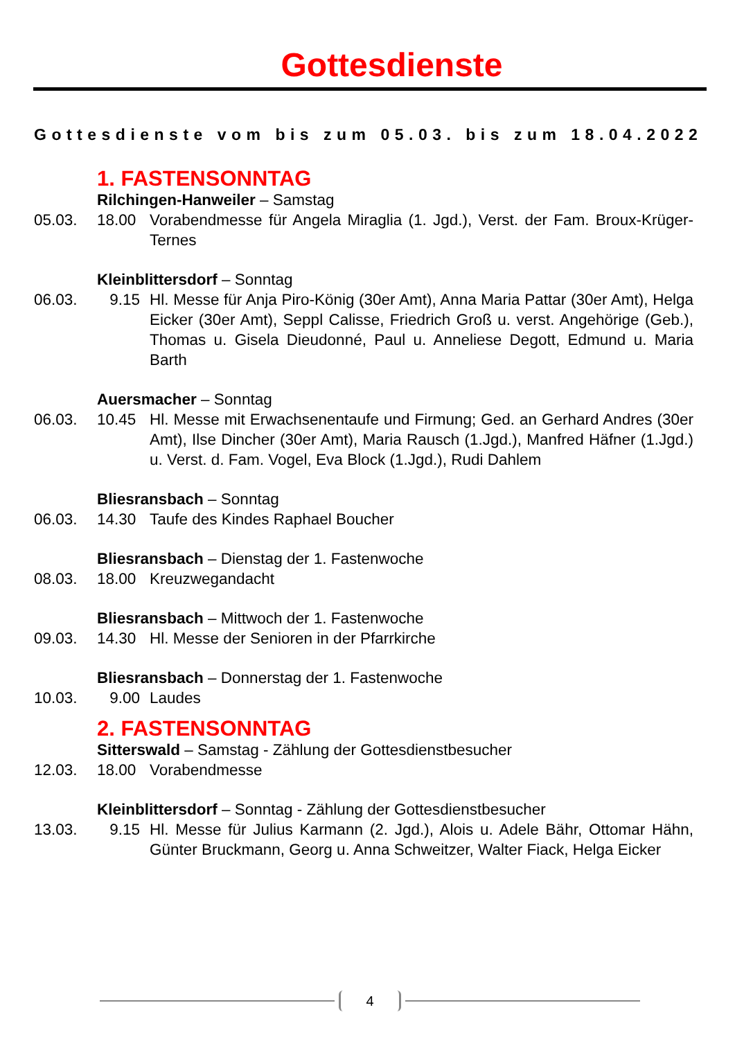Gottesdienste
Gottesdienste vom bis zum 05.03. bis zum 18.04.2022
1. FASTENSONNTAG
Rilchingen-Hanweiler – Samstag
05.03. 18.00 Vorabendmesse für Angela Miraglia (1. Jgd.), Verst. der Fam. Broux-Krüger-Ternes
Kleinblittersdorf – Sonntag
06.03. 9.15 Hl. Messe für Anja Piro-König (30er Amt), Anna Maria Pattar (30er Amt), Helga Eicker (30er Amt), Seppl Calisse, Friedrich Groß u. verst. Angehörige (Geb.), Thomas u. Gisela Dieudonné, Paul u. Anneliese Degott, Edmund u. Maria Barth
Auersmacher – Sonntag
06.03. 10.45 Hl. Messe mit Erwachsenentaufe und Firmung; Ged. an Gerhard Andres (30er Amt), Ilse Dincher (30er Amt), Maria Rausch (1.Jgd.), Manfred Häfner (1.Jgd.) u. Verst. d. Fam. Vogel, Eva Block (1.Jgd.), Rudi Dahlem
Bliesransbach – Sonntag
06.03. 14.30 Taufe des Kindes Raphael Boucher
Bliesransbach – Dienstag der 1. Fastenwoche
08.03. 18.00 Kreuzwegandacht
Bliesransbach – Mittwoch der 1. Fastenwoche
09.03. 14.30 Hl. Messe der Senioren in der Pfarrkirche
Bliesransbach – Donnerstag der 1. Fastenwoche
10.03. 9.00 Laudes
2. FASTENSONNTAG
Sitterswald – Samstag - Zählung der Gottesdienstbesucher
12.03. 18.00 Vorabendmesse
Kleinblittersdorf – Sonntag - Zählung der Gottesdienstbesucher
13.03. 9.15 Hl. Messe für Julius Karmann (2. Jgd.), Alois u. Adele Bähr, Ottomar Hähn, Günter Bruckmann, Georg u. Anna Schweitzer, Walter Fiack, Helga Eicker
4